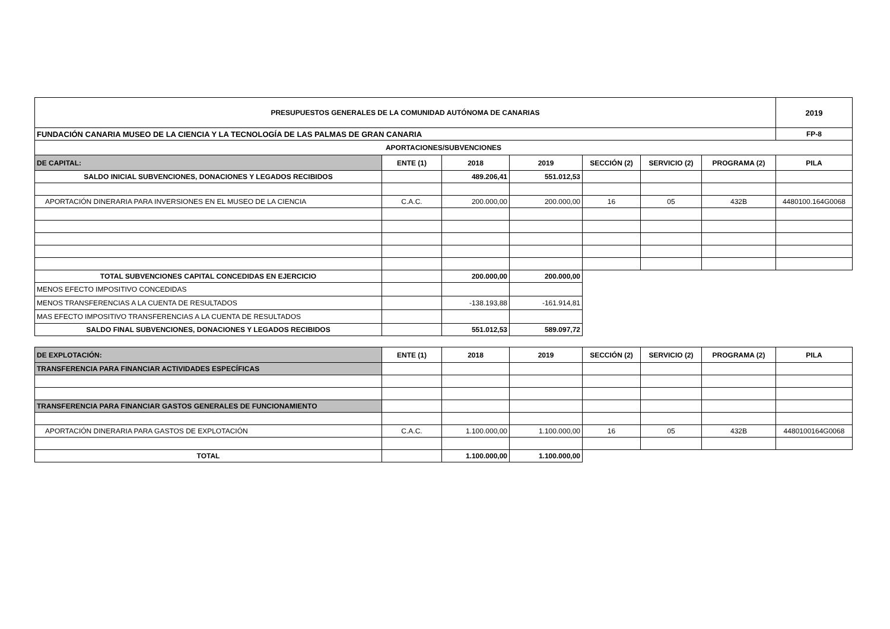| PRESUPUESTOS GENERALES DE LA COMUNIDAD AUTÓNOMA DE CANARIAS | | | | | | | 2019 |
| FUNDACIÓN CANARIA MUSEO DE LA CIENCIA Y LA TECNOLOGÍA DE LAS PALMAS DE GRAN CANARIA | | | | | | | FP-8 |
| APORTACIONES/SUBVENCIONES | | | | | | | |
| DE CAPITAL: | ENTE (1) | 2018 | 2019 | SECCIÓN (2) | SERVICIO (2) | PROGRAMA (2) | PILA |
| SALDO INICIAL SUBVENCIONES, DONACIONES Y LEGADOS RECIBIDOS | | 489.206,41 | 551.012,53 | | | | |
| APORTACIÓN DINERARIA PARA INVERSIONES EN EL MUSEO DE LA CIENCIA | C.A.C. | 200.000,00 | 200.000,00 | 16 | 05 | 432B | 4480100.164G0068 |
| TOTAL SUBVENCIONES CAPITAL CONCEDIDAS EN EJERCICIO | | 200.000,00 | 200.000,00 | | | | |
| MENOS EFECTO IMPOSITIVO CONCEDIDAS | | | | | | | |
| MENOS TRANSFERENCIAS A LA CUENTA DE RESULTADOS | | -138.193,88 | -161.914,81 | | | | |
| MAS EFECTO IMPOSITIVO TRANSFERENCIAS A LA CUENTA DE RESULTADOS | | | | | | | |
| SALDO FINAL SUBVENCIONES, DONACIONES Y LEGADOS RECIBIDOS | | 551.012,53 | 589.097,72 | | | | |
| DE EXPLOTACIÓN: | ENTE (1) | 2018 | 2019 | SECCIÓN (2) | SERVICIO (2) | PROGRAMA (2) | PILA |
| --- | --- | --- | --- | --- | --- | --- | --- |
| TRANSFERENCIA PARA FINANCIAR ACTIVIDADES ESPECÍFICAS | | | | | | | |
| TRANSFERENCIA PARA FINANCIAR GASTOS GENERALES DE FUNCIONAMIENTO | | | | | | | |
| APORTACIÓN DINERARIA PARA GASTOS DE EXPLOTACIÓN | C.A.C. | 1.100.000,00 | 1.100.000,00 | 16 | 05 | 432B | 4480100164G0068 |
| TOTAL | | 1.100.000,00 | 1.100.000,00 | | | | |